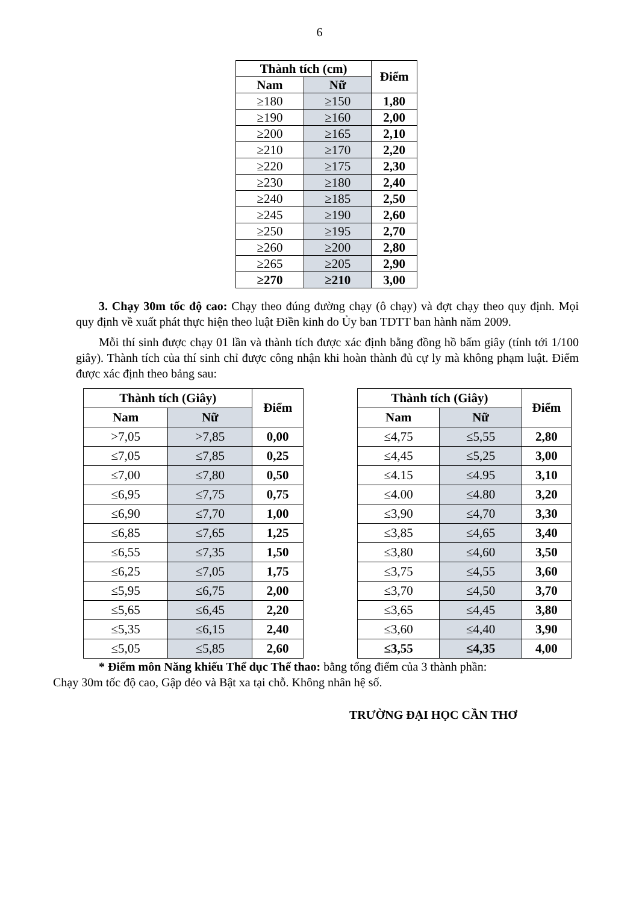6
| Thành tích (cm) | | Điểm |
| --- | --- | --- |
| Nam | Nữ | |
| ≥180 | ≥150 | 1,80 |
| ≥190 | ≥160 | 2,00 |
| ≥200 | ≥165 | 2,10 |
| ≥210 | ≥170 | 2,20 |
| ≥220 | ≥175 | 2,30 |
| ≥230 | ≥180 | 2,40 |
| ≥240 | ≥185 | 2,50 |
| ≥245 | ≥190 | 2,60 |
| ≥250 | ≥195 | 2,70 |
| ≥260 | ≥200 | 2,80 |
| ≥265 | ≥205 | 2,90 |
| ≥270 | ≥210 | 3,00 |
3. Chạy 30m tốc độ cao: Chạy theo đúng đường chạy (ô chạy) và đợt chạy theo quy định. Mọi quy định về xuất phát thực hiện theo luật Điền kinh do Ủy ban TDTT ban hành năm 2009.
Mỗi thí sinh được chạy 01 lần và thành tích được xác định bằng đồng hồ bấm giây (tính tới 1/100 giây). Thành tích của thí sinh chỉ được công nhận khi hoàn thành đủ cự ly mà không phạm luật. Điểm được xác định theo bảng sau:
| Thành tích (Giây) | | Điểm |
| --- | --- | --- |
| Nam | Nữ | |
| >7,05 | >7,85 | 0,00 |
| ≤7,05 | ≤7,85 | 0,25 |
| ≤7,00 | ≤7,80 | 0,50 |
| ≤6,95 | ≤7,75 | 0,75 |
| ≤6,90 | ≤7,70 | 1,00 |
| ≤6,85 | ≤7,65 | 1,25 |
| ≤6,55 | ≤7,35 | 1,50 |
| ≤6,25 | ≤7,05 | 1,75 |
| ≤5,95 | ≤6,75 | 2,00 |
| ≤5,65 | ≤6,45 | 2,20 |
| ≤5,35 | ≤6,15 | 2,40 |
| ≤5,05 | ≤5,85 | 2,60 |
| Thành tích (Giây) | | Điểm |
| --- | --- | --- |
| Nam | Nữ | |
| ≤4,75 | ≤5,55 | 2,80 |
| ≤4,45 | ≤5,25 | 3,00 |
| ≤4.15 | ≤4.95 | 3,10 |
| ≤4.00 | ≤4.80 | 3,20 |
| ≤3,90 | ≤4,70 | 3,30 |
| ≤3,85 | ≤4,65 | 3,40 |
| ≤3,80 | ≤4,60 | 3,50 |
| ≤3,75 | ≤4,55 | 3,60 |
| ≤3,70 | ≤4,50 | 3,70 |
| ≤3,65 | ≤4,45 | 3,80 |
| ≤3,60 | ≤4,40 | 3,90 |
| ≤3,55 | ≤4,35 | 4,00 |
* Điểm môn Năng khiếu Thể dục Thể thao: bằng tổng điểm của 3 thành phần:
Chạy 30m tốc độ cao, Gập dẻo và Bật xa tại chỗ. Không nhân hệ số.
TRƯỜNG ĐẠI HỌC CẦN THƠ